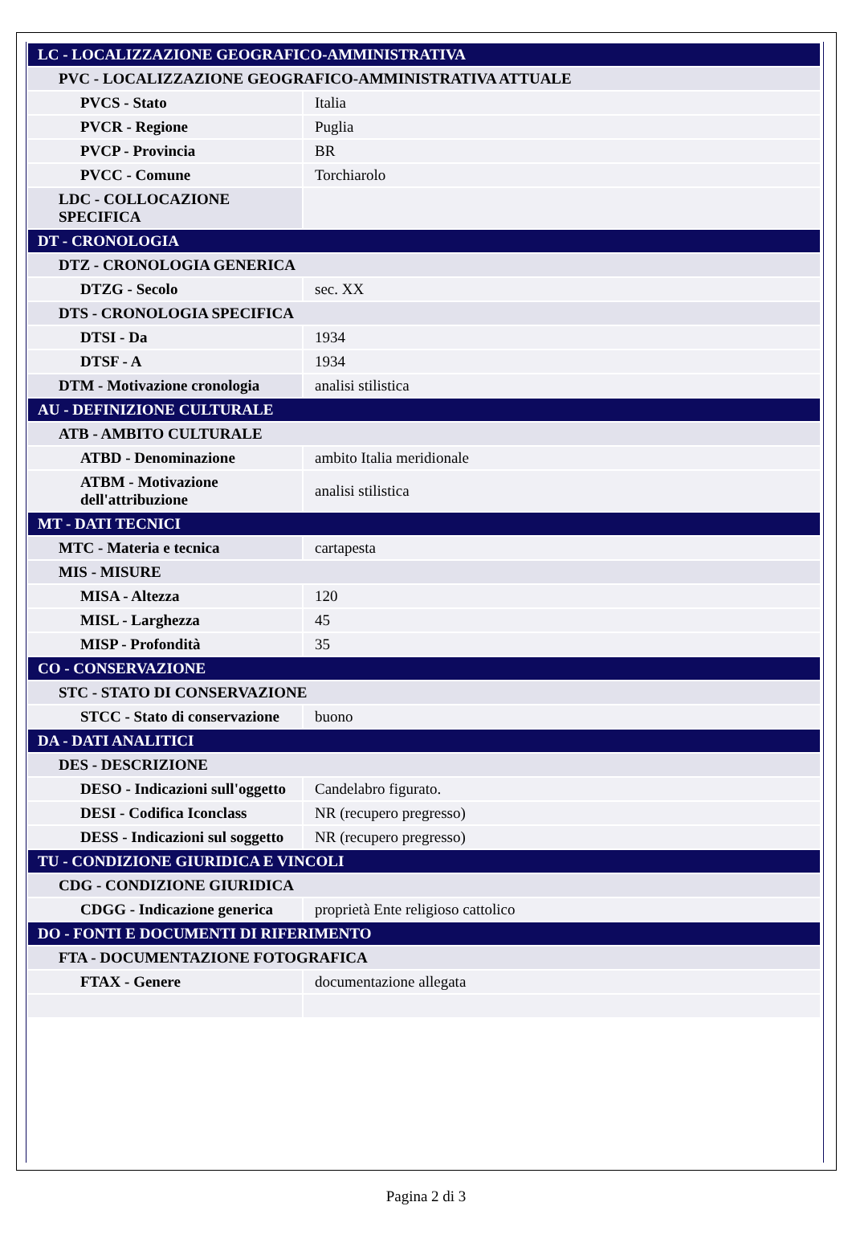| LC - LOCALIZZAZIONE GEOGRAFICO-AMMINISTRATIVA | |
| PVC - LOCALIZZAZIONE GEOGRAFICO-AMMINISTRATIVA ATTUALE | |
| PVCS - Stato | Italia |
| PVCR - Regione | Puglia |
| PVCP - Provincia | BR |
| PVCC - Comune | Torchiarolo |
| LDC - COLLOCAZIONE SPECIFICA | |
| DT - CRONOLOGIA | |
| DTZ - CRONOLOGIA GENERICA | |
| DTZG - Secolo | sec. XX |
| DTS - CRONOLOGIA SPECIFICA | |
| DTSI - Da | 1934 |
| DTSF - A | 1934 |
| DTM - Motivazione cronologia | analisi stilistica |
| AU - DEFINIZIONE CULTURALE | |
| ATB - AMBITO CULTURALE | |
| ATBD - Denominazione | ambito Italia meridionale |
| ATBM - Motivazione dell'attribuzione | analisi stilistica |
| MT - DATI TECNICI | |
| MTC - Materia e tecnica | cartapesta |
| MIS - MISURE | |
| MISA - Altezza | 120 |
| MISL - Larghezza | 45 |
| MISP - Profondità | 35 |
| CO - CONSERVAZIONE | |
| STC - STATO DI CONSERVAZIONE | |
| STCC - Stato di conservazione | buono |
| DA - DATI ANALITICI | |
| DES - DESCRIZIONE | |
| DESO - Indicazioni sull'oggetto | Candelabro figurato. |
| DESI - Codifica Iconclass | NR (recupero pregresso) |
| DESS - Indicazioni sul soggetto | NR (recupero pregresso) |
| TU - CONDIZIONE GIURIDICA E VINCOLI | |
| CDG - CONDIZIONE GIURIDICA | |
| CDGG - Indicazione generica | proprietà Ente religioso cattolico |
| DO - FONTI E DOCUMENTI DI RIFERIMENTO | |
| FTA - DOCUMENTAZIONE FOTOGRAFICA | |
| FTAX - Genere | documentazione allegata |
Pagina 2 di 3